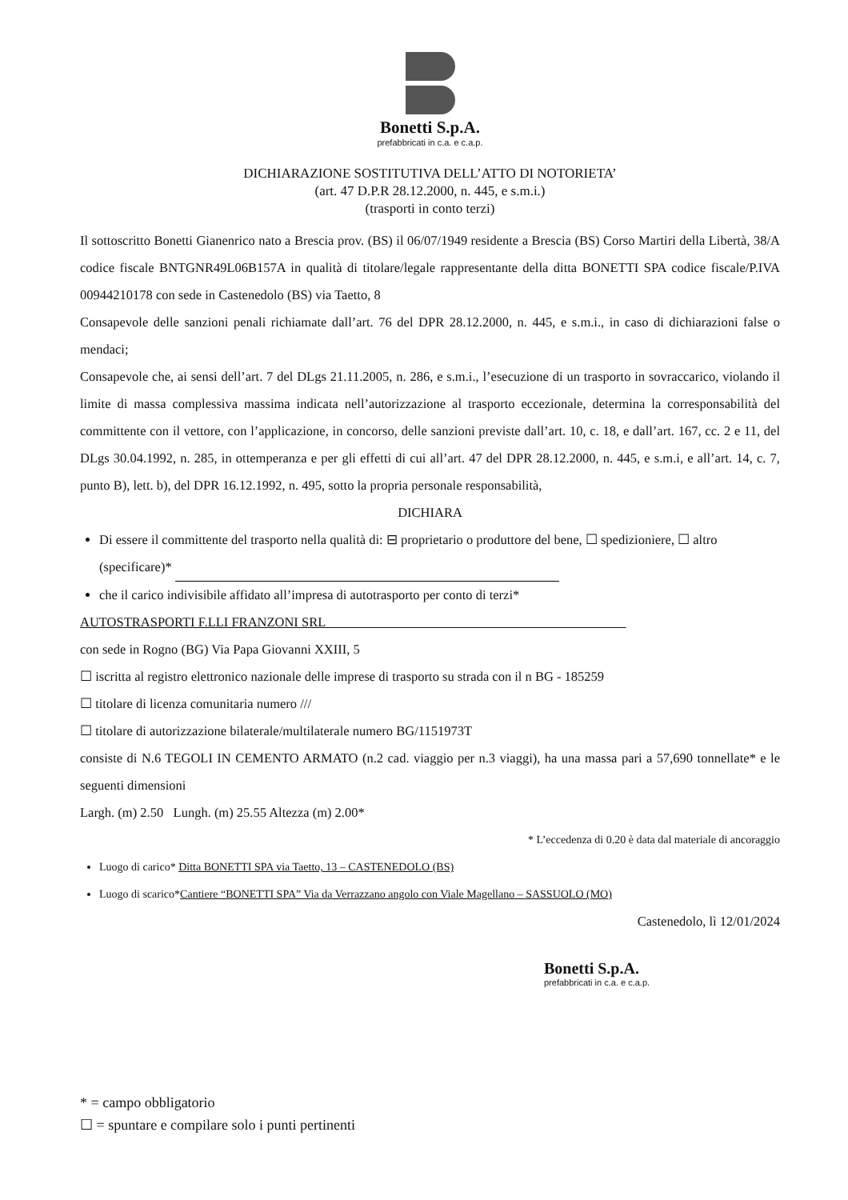Bonetti S.p.A.
prefabbricati in c.a. e c.a.p.
DICHIARAZIONE SOSTITUTIVA DELL’ATTO DI NOTORIETA’
(art. 47 D.P.R 28.12.2000, n. 445, e s.m.i.)
(trasporti in conto terzi)
Il sottoscritto Bonetti Gianenrico nato a Brescia prov. (BS) il 06/07/1949 residente a Brescia (BS) Corso Martiri della Libertà, 38/A codice fiscale BNTGNR49L06B157A in qualità di titolare/legale rappresentante della ditta BONETTI SPA codice fiscale/P.IVA 00944210178 con sede in Castenedolo (BS) via Taetto, 8
Consapevole delle sanzioni penali richiamate dall’art. 76 del DPR 28.12.2000, n. 445, e s.m.i., in caso di dichiarazioni false o mendaci;
Consapevole che, ai sensi dell’art. 7 del DLgs 21.11.2005, n. 286, e s.m.i., l’esecuzione di un trasporto in sovraccarico, violando il limite di massa complessiva massima indicata nell’autorizzazione al trasporto eccezionale, determina la corresponsabilità del committente con il vettore, con l’applicazione, in concorso, delle sanzioni previste dall’art. 10, c. 18, e dall’art. 167, cc. 2 e 11, del DLgs 30.04.1992, n. 285, in ottemperanza e per gli effetti di cui all’art. 47 del DPR 28.12.2000, n. 445, e s.m.i, e all’art. 14, c. 7, punto B), lett. b), del DPR 16.12.1992, n. 495, sotto la propria personale responsabilità,
DICHIARA
Di essere il committente del trasporto nella qualità di: ⊟ proprietario o produttore del bene, ☐ spedizioniere, ☐ altro (specificare)*
che il carico indivisibile affidato all’impresa di autotrasporto per conto di terzi*
AUTOSTRASPORTI F.LLI FRANZONI SRL
con sede in Rogno (BG) Via Papa Giovanni XXIII, 5
☐ iscritta al registro elettronico nazionale delle imprese di trasporto su strada con il n BG - 185259
☐ titolare di licenza comunitaria numero ///
☐ titolare di autorizzazione bilaterale/multilaterale numero BG/1151973T
consiste di N.6 TEGOLI IN CEMENTO ARMATO (n.2 cad. viaggio per n.3 viaggi), ha una massa pari a 57,690 tonnellate* e le seguenti dimensioni
Largh. (m) 2.50 Lungh. (m) 25.55 Altezza (m) 2.00*
* L’eccedenza di 0.20 è data dal materiale di ancoraggio
Luogo di carico* Ditta BONETTI SPA via Taetto, 13 – CASTENEDOLO (BS)
Luogo di scarico*Cantiere “BONETTI SPA” Via da Verrazzano angolo con Viale Magellano – SASSUOLO (MO)
Castenedolo, lì 12/01/2024
Bonetti S.p.A.
prefabbricati in c.a. e c.a.p.
* = campo obbligatorio
☐ = spuntare e compilare solo i punti pertinenti